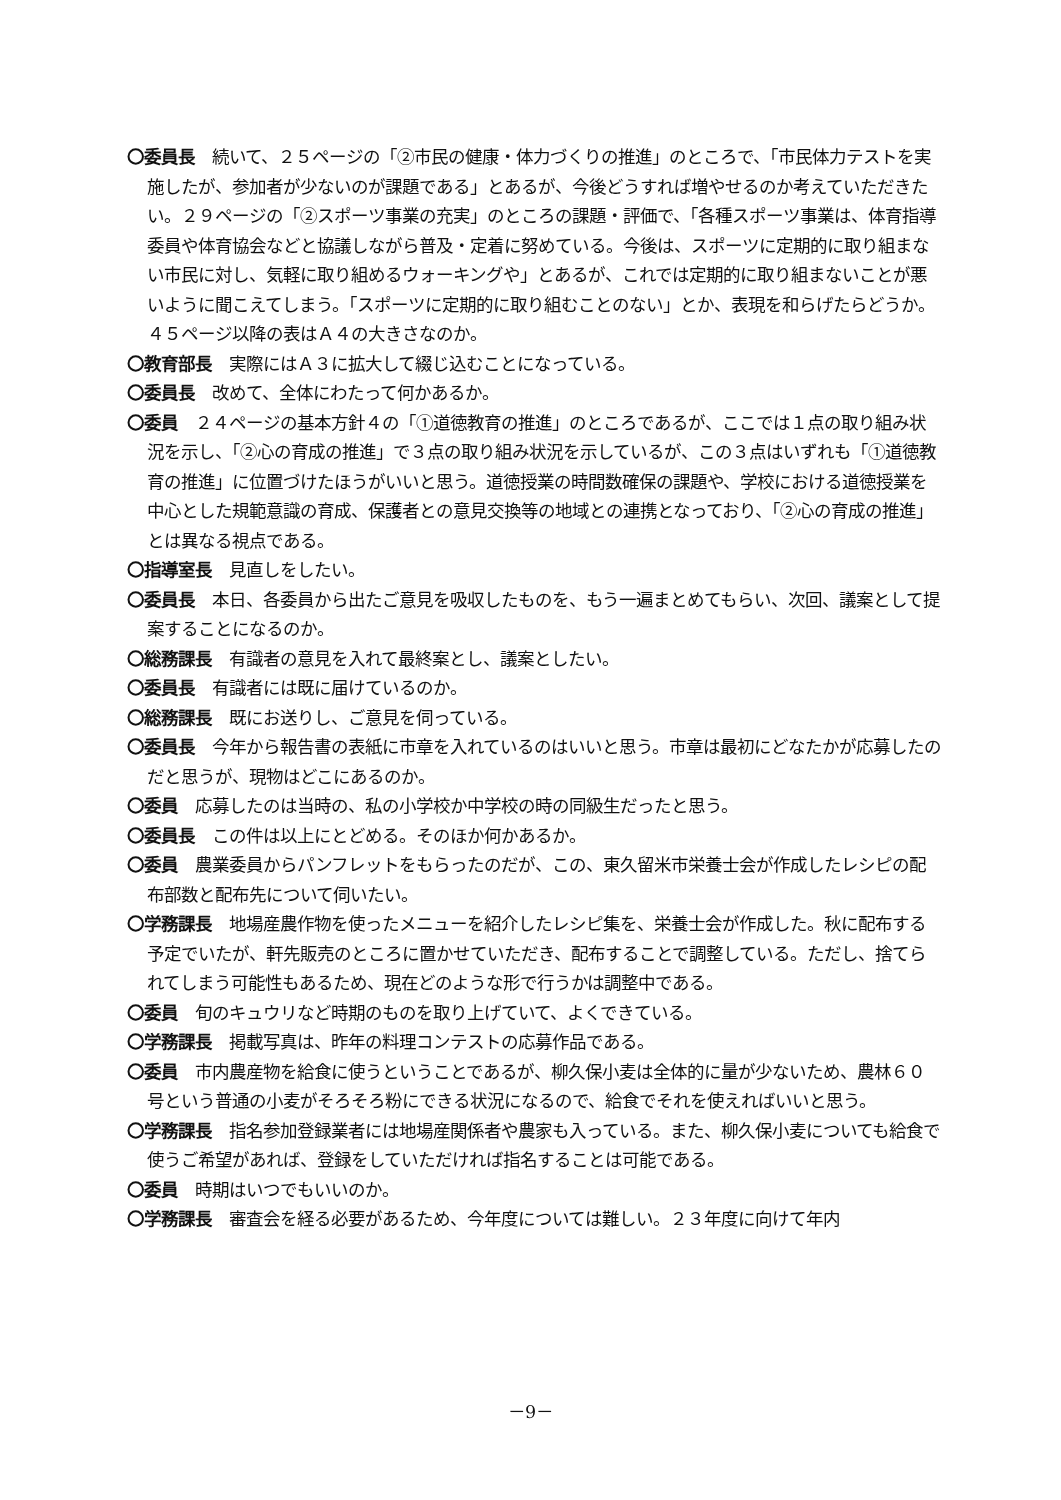〇委員長　続いて、２５ページの「②市民の健康・体力づくりの推進」のところで、「市民体力テストを実施したが、参加者が少ないのが課題である」とあるが、今後どうすれば増やせるのか考えていただきたい。２９ページの「②スポーツ事業の充実」のところの課題・評価で、「各種スポーツ事業は、体育指導委員や体育協会などと協議しながら普及・定着に努めている。今後は、スポーツに定期的に取り組まない市民に対し、気軽に取り組めるウォーキングや」とあるが、これでは定期的に取り組まないことが悪いように聞こえてしまう。「スポーツに定期的に取り組むことのない」とか、表現を和らげたらどうか。４５ページ以降の表はＡ４の大きさなのか。
〇教育部長　実際にはＡ３に拡大して綴じ込むことになっている。
〇委員長　改めて、全体にわたって何かあるか。
〇委員　２４ページの基本方針４の「①道徳教育の推進」のところであるが、ここでは１点の取り組み状況を示し、「②心の育成の推進」で３点の取り組み状況を示しているが、この３点はいずれも「①道徳教育の推進」に位置づけたほうがいいと思う。道徳授業の時間数確保の課題や、学校における道徳授業を中心とした規範意識の育成、保護者との意見交換等の地域との連携となっており、「②心の育成の推進」とは異なる視点である。
〇指導室長　見直しをしたい。
〇委員長　本日、各委員から出たご意見を吸収したものを、もう一遍まとめてもらい、次回、議案として提案することになるのか。
〇総務課長　有識者の意見を入れて最終案とし、議案としたい。
〇委員長　有識者には既に届けているのか。
〇総務課長　既にお送りし、ご意見を伺っている。
〇委員長　今年から報告書の表紙に市章を入れているのはいいと思う。市章は最初にどなたかが応募したのだと思うが、現物はどこにあるのか。
〇委員　応募したのは当時の、私の小学校か中学校の時の同級生だったと思う。
〇委員長　この件は以上にとどめる。そのほか何かあるか。
〇委員　農業委員からパンフレットをもらったのだが、この、東久留米市栄養士会が作成したレシピの配布部数と配布先について伺いたい。
〇学務課長　地場産農作物を使ったメニューを紹介したレシピ集を、栄養士会が作成した。秋に配布する予定でいたが、軒先販売のところに置かせていただき、配布することで調整している。ただし、捨てられてしまう可能性もあるため、現在どのような形で行うかは調整中である。
〇委員　旬のキュウリなど時期のものを取り上げていて、よくできている。
〇学務課長　掲載写真は、昨年の料理コンテストの応募作品である。
〇委員　市内農産物を給食に使うということであるが、柳久保小麦は全体的に量が少ないため、農林６０号という普通の小麦がそろそろ粉にできる状況になるので、給食でそれを使えればいいと思う。
〇学務課長　指名参加登録業者には地場産関係者や農家も入っている。また、柳久保小麦についても給食で使うご希望があれば、登録をしていただければ指名することは可能である。
〇委員　時期はいつでもいいのか。
〇学務課長　審査会を経る必要があるため、今年度については難しい。２３年度に向けて年内
－9－